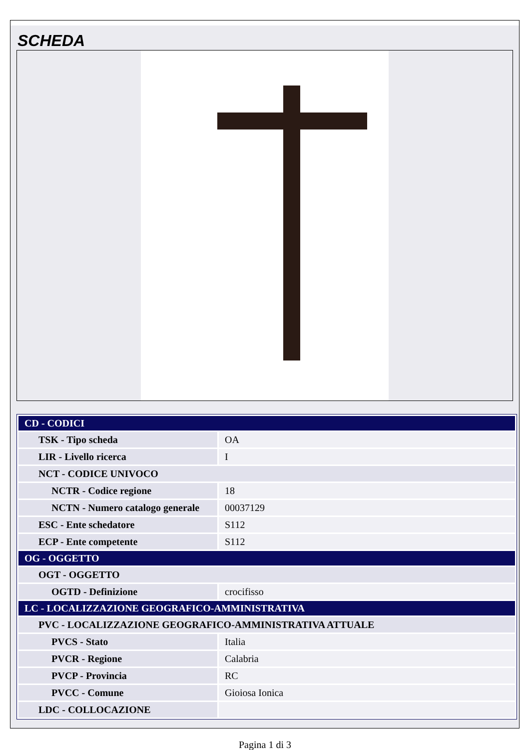SCHEDA
| CD - CODICI | |
| TSK - Tipo scheda | OA |
| LIR - Livello ricerca | I |
| NCT - CODICE UNIVOCO | |
| NCTR - Codice regione | 18 |
| NCTN - Numero catalogo generale | 00037129 |
| ESC - Ente schedatore | S112 |
| ECP - Ente competente | S112 |
| OG - OGGETTO | |
| OGT - OGGETTO | |
| OGTD - Definizione | crocifisso |
| LC - LOCALIZZAZIONE GEOGRAFICO-AMMINISTRATIVA | |
| PVC - LOCALIZZAZIONE GEOGRAFICO-AMMINISTRATIVA ATTUALE | |
| PVCS - Stato | Italia |
| PVCR - Regione | Calabria |
| PVCP - Provincia | RC |
| PVCC - Comune | Gioiosa Ionica |
| LDC - COLLOCAZIONE | |
Pagina 1 di 3